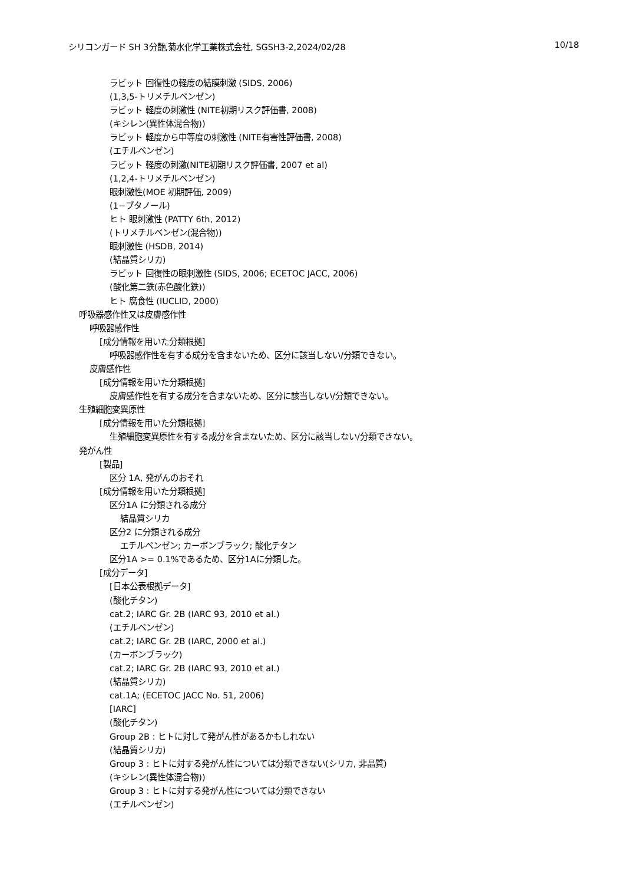シリコンガード SH 3分艶,菊水化学工業株式会社, SGSH3-2,2024/02/28 10/18
ラビット 回復性の軽度の結膜刺激 (SIDS, 2006)
(1,3,5-トリメチルベンゼン)
ラビット 軽度の刺激性 (NITE初期リスク評価書, 2008)
(キシレン(異性体混合物))
ラビット 軽度から中等度の刺激性 (NITE有害性評価書, 2008)
(エチルベンゼン)
ラビット 軽度の刺激(NITE初期リスク評価書, 2007 et al)
(1,2,4-トリメチルベンゼン)
眼刺激性(MOE 初期評価, 2009)
(1−ブタノール)
ヒト 眼刺激性 (PATTY 6th, 2012)
(トリメチルベンゼン(混合物))
眼刺激性 (HSDB, 2014)
(結晶質シリカ)
ラビット 回復性の眼刺激性 (SIDS, 2006; ECETOC JACC, 2006)
(酸化第二鉄(赤色酸化鉄))
ヒト 腐食性 (IUCLID, 2000)
呼吸器感作性又は皮膚感作性
呼吸器感作性
[成分情報を用いた分類根拠]
呼吸器感作性を有する成分を含まないため、区分に該当しない/分類できない。
皮膚感作性
[成分情報を用いた分類根拠]
皮膚感作性を有する成分を含まないため、区分に該当しない/分類できない。
生殖細胞変異原性
[成分情報を用いた分類根拠]
生殖細胞変異原性を有する成分を含まないため、区分に該当しない/分類できない。
発がん性
[製品]
区分 1A, 発がんのおそれ
[成分情報を用いた分類根拠]
区分1A に分類される成分
結晶質シリカ
区分2 に分類される成分
エチルベンゼン; カーボンブラック; 酸化チタン
区分1A >= 0.1%であるため、区分1Aに分類した。
[成分データ]
[日本公表根拠データ]
(酸化チタン)
cat.2; IARC Gr. 2B (IARC 93, 2010 et al.)
(エチルベンゼン)
cat.2; IARC Gr. 2B (IARC, 2000 et al.)
(カーボンブラック)
cat.2; IARC Gr. 2B (IARC 93, 2010 et al.)
(結晶質シリカ)
cat.1A; (ECETOC JACC No. 51, 2006)
[IARC]
(酸化チタン)
Group 2B : ヒトに対して発がん性があるかもしれない
(結晶質シリカ)
Group 3 : ヒトに対する発がん性については分類できない(シリカ, 非晶質)
(キシレン(異性体混合物))
Group 3 : ヒトに対する発がん性については分類できない
(エチルベンゼン)